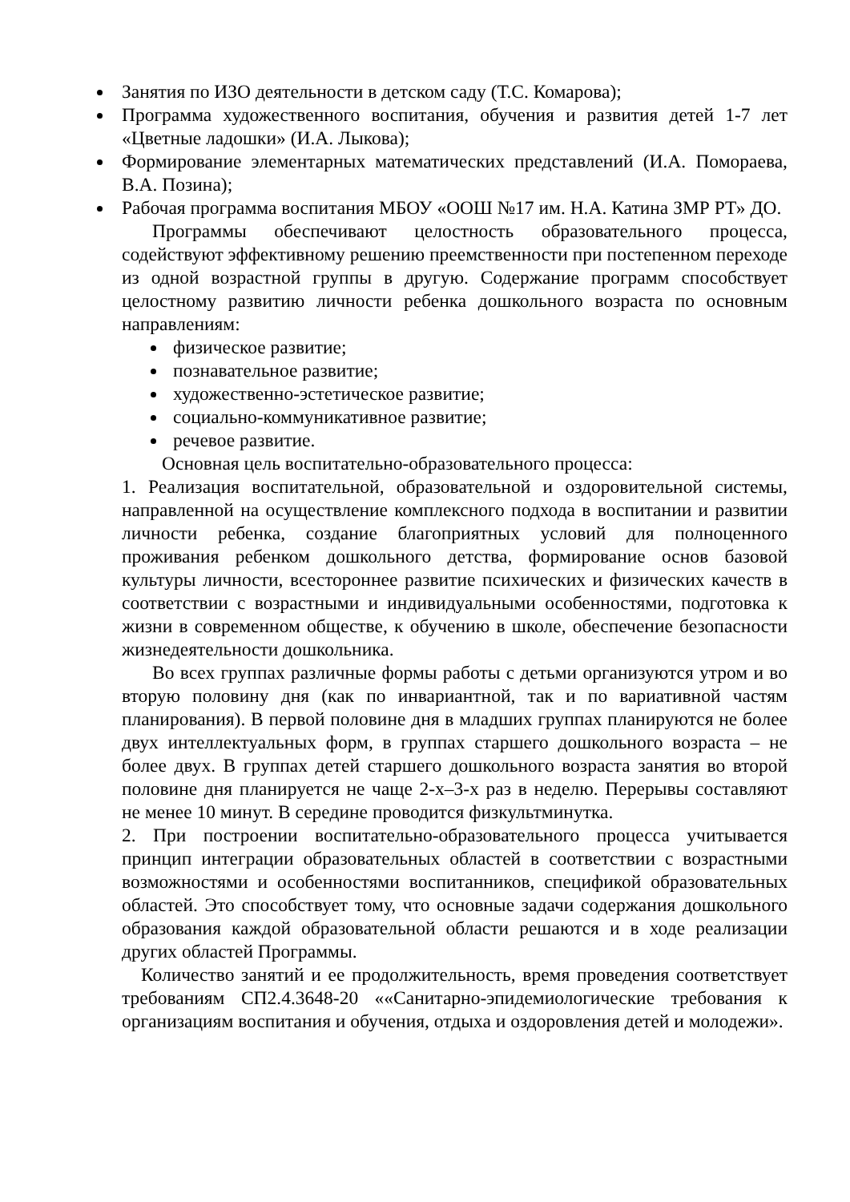Занятия по ИЗО деятельности в детском саду (Т.С. Комарова);
Программа художественного воспитания, обучения и развития детей 1-7 лет «Цветные ладошки» (И.А. Лыкова);
Формирование элементарных математических представлений (И.А. Помораева, В.А. Позина);
Рабочая программа воспитания МБОУ «ООШ №17 им. Н.А. Катина ЗМР РТ» ДО.
Программы обеспечивают целостность образовательного процесса, содействуют эффективному решению преемственности при постепенном переходе из одной возрастной группы в другую. Содержание программ способствует целостному развитию личности ребенка дошкольного возраста по основным направлениям:
физическое развитие;
познавательное развитие;
художественно-эстетическое развитие;
социально-коммуникативное развитие;
речевое развитие.
Основная цель воспитательно-образовательного процесса:
1. Реализация воспитательной, образовательной и оздоровительной системы, направленной на осуществление комплексного подхода в воспитании и развитии личности ребенка, создание благоприятных условий для полноценного проживания ребенком дошкольного детства, формирование основ базовой культуры личности, всестороннее развитие психических и физических качеств в соответствии с возрастными и индивидуальными особенностями, подготовка к жизни в современном обществе, к обучению в школе, обеспечение безопасности жизнедеятельности дошкольника.
Во всех группах различные формы работы с детьми организуются утром и во вторую половину дня (как по инвариантной, так и по вариативной частям планирования). В первой половине дня в младших группах планируются не более двух интеллектуальных форм, в группах старшего дошкольного возраста – не более двух. В группах детей старшего дошкольного возраста занятия во второй половине дня планируется не чаще 2-х–3-х раз в неделю. Перерывы составляют не менее 10 минут. В середине проводится физкультминутка.
2. При построении воспитательно-образовательного процесса учитывается принцип интеграции образовательных областей в соответствии с возрастными возможностями и особенностями воспитанников, спецификой образовательных областей. Это способствует тому, что основные задачи содержания дошкольного образования каждой образовательной области решаются и в ходе реализации других областей Программы.
Количество занятий и ее продолжительность, время проведения соответствует требованиям СП2.4.3648-20 ««Санитарно-эпидемиологические требования к организациям воспитания и обучения, отдыха и оздоровления детей и молодежи».